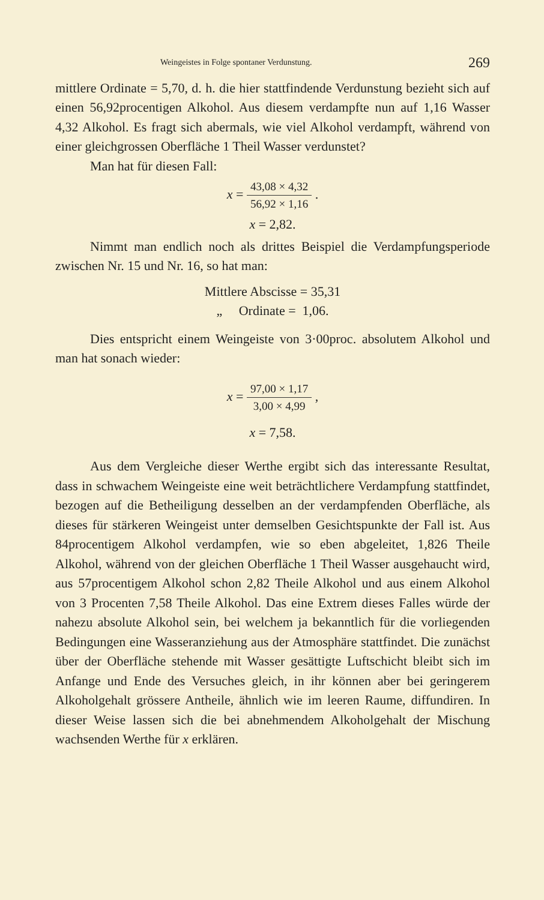Weingeistes in Folge spontaner Verdunstung. 269
mittlere Ordinate = 5,70, d. h. die hier stattfindende Verdunstung bezieht sich auf einen 56,92procentigen Alkohol. Aus diesem verdampfte nun auf 1,16 Wasser 4,32 Alkohol. Es fragt sich abermals, wie viel Alkohol verdampft, während von einer gleichgrossen Oberfläche 1 Theil Wasser verdunstet?
Man hat für diesen Fall:
x =
43,08 × 4,32
56,92 × 1,16
.
x = 2,82.
Nimmt man endlich noch als drittes Beispiel die Verdampfungsperiode zwischen Nr. 15 und Nr. 16, so hat man:
Mittlere Abscisse = 35,31
„ Ordinate = 1,06.
Dies entspricht einem Weingeiste von 3·00proc. absolutem Alkohol und man hat sonach wieder:
x =
97,00 × 1,17
3,00 × 4,99
,
x = 7,58.
Aus dem Vergleiche dieser Werthe ergibt sich das interessante Resultat, dass in schwachem Weingeiste eine weit beträchtlichere Verdampfung stattfindet, bezogen auf die Betheiligung desselben an der verdampfenden Oberfläche, als dieses für stärkeren Weingeist unter demselben Gesichtspunkte der Fall ist. Aus 84procentigem Alkohol verdampfen, wie so eben abgeleitet, 1,826 Theile Alkohol, während von der gleichen Oberfläche 1 Theil Wasser ausgehaucht wird, aus 57procentigem Alkohol schon 2,82 Theile Alkohol und aus einem Alkohol von 3 Procenten 7,58 Theile Alkohol. Das eine Extrem dieses Falles würde der nahezu absolute Alkohol sein, bei welchem ja bekanntlich für die vorliegenden Bedingungen eine Wasseranziehung aus der Atmosphäre stattfindet. Die zunächst über der Oberfläche stehende mit Wasser gesättigte Luftschicht bleibt sich im Anfange und Ende des Versuches gleich, in ihr können aber bei geringerem Alkoholgehalt grössere Antheile, ähnlich wie im leeren Raume, diffundiren. In dieser Weise lassen sich die bei abnehmendem Alkoholgehalt der Mischung wachsenden Werthe für x erklären.